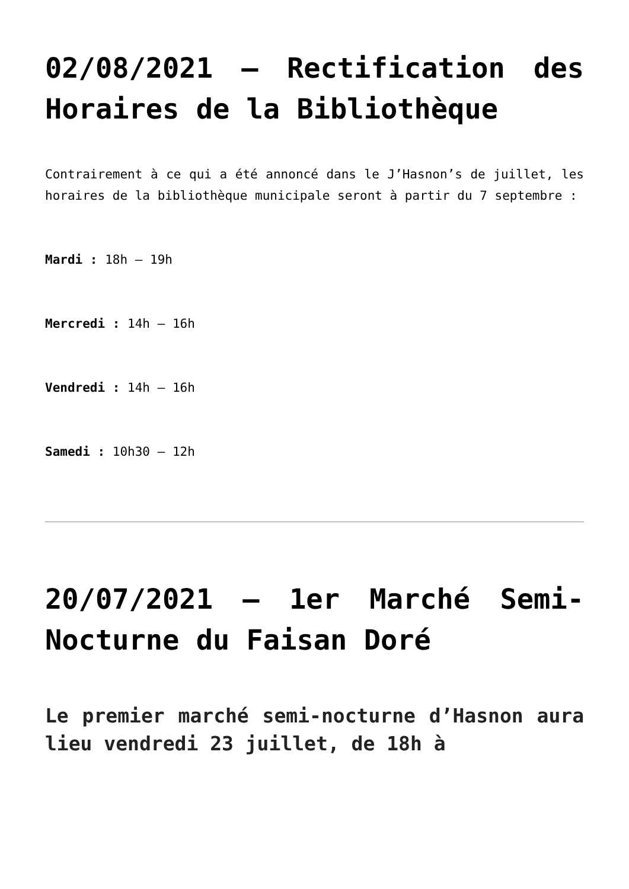02/08/2021 – Rectification des Horaires de la Bibliothèque
Contrairement à ce qui a été annoncé dans le J’Hasnon’s de juillet, les horaires de la bibliothèque municipale seront à partir du 7 septembre :
Mardi : 18h – 19h
Mercredi : 14h – 16h
Vendredi : 14h – 16h
Samedi : 10h30 – 12h
20/07/2021 – 1er Marché Semi-Nocturne du Faisan Doré
Le premier marché semi-nocturne d’Hasnon aura lieu vendredi 23 juillet, de 18h à